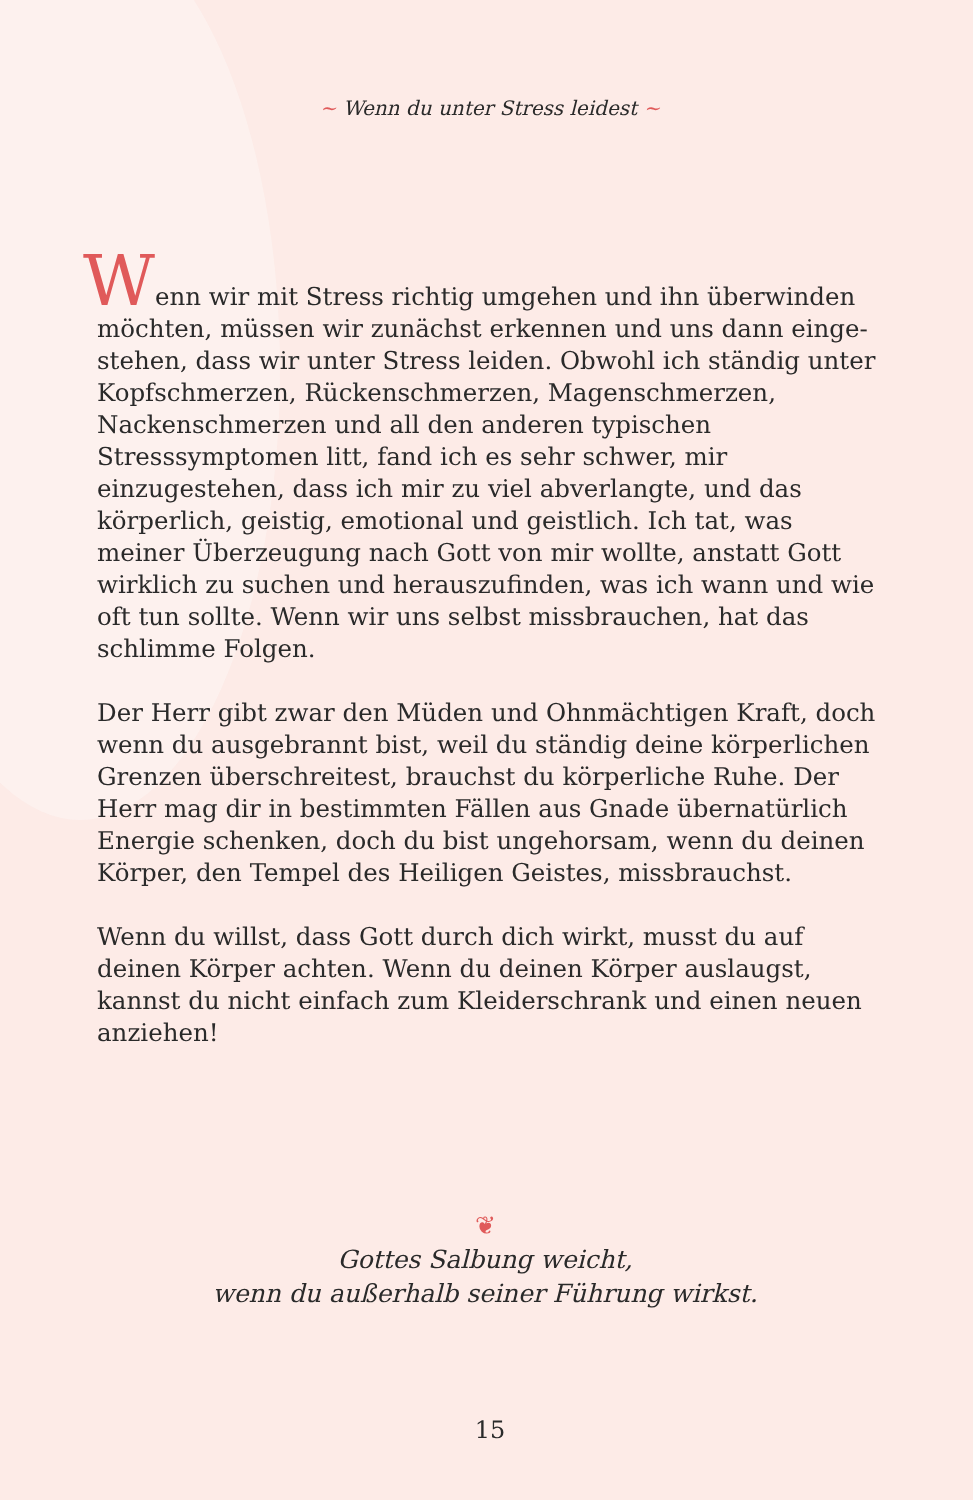~ Wenn du unter Stress leidest ~
Wenn wir mit Stress richtig umgehen und ihn überwinden möchten, müssen wir zunächst erkennen und uns dann einge­stehen, dass wir unter Stress leiden. Obwohl ich ständig unter Kopfschmerzen, Rückenschmerzen, Magenschmerzen, Nacken­schmerzen und all den anderen typischen Stresssymptomen litt, fand ich es sehr schwer, mir einzugestehen, dass ich mir zu viel abverlangte, und das körperlich, geistig, emotional und geist­lich. Ich tat, was meiner Überzeugung nach Gott von mir wollte, anstatt Gott wirklich zu suchen und herauszufinden, was ich wann und wie oft tun sollte. Wenn wir uns selbst missbrauchen, hat das schlimme Folgen.
Der Herr gibt zwar den Müden und Ohnmächtigen Kraft, doch wenn du ausgebrannt bist, weil du ständig deine körperlichen Grenzen überschreitest, brauchst du körperliche Ruhe. Der Herr mag dir in bestimmten Fällen aus Gnade übernatürlich Energie schenken, doch du bist ungehorsam, wenn du deinen Körper, den Tempel des Heiligen Geistes, missbrauchst.
Wenn du willst, dass Gott durch dich wirkt, musst du auf deinen Körper achten. Wenn du deinen Körper auslaugst, kannst du nicht einfach zum Kleiderschrank und einen neuen anziehen!
❦
Gottes Salbung weicht,
wenn du außerhalb seiner Führung wirkst.
15